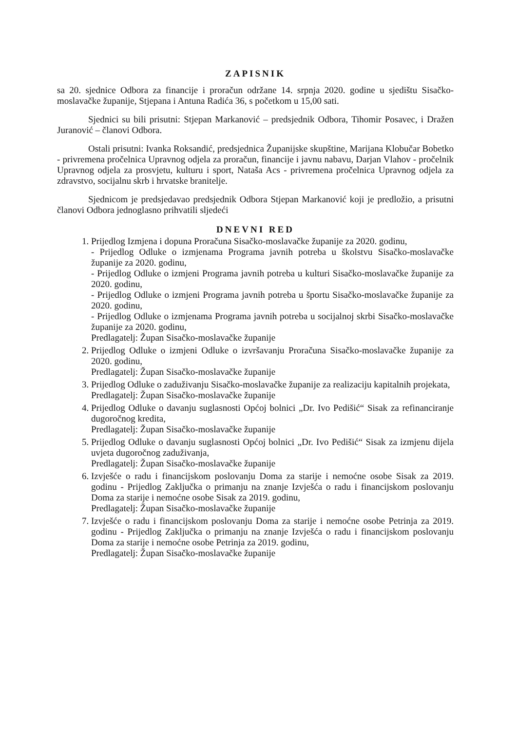ZAPISNIK
sa 20. sjednice Odbora za financije i proračun održane 14. srpnja 2020. godine u sjedištu Sisačko-moslavačke županije, Stjepana i Antuna Radića 36, s početkom u 15,00 sati.
Sjednici su bili prisutni: Stjepan Markanović – predsjednik Odbora, Tihomir Posavec, i Dražen Juranović – članovi Odbora.
Ostali prisutni: Ivanka Roksandić, predsjednica Županijske skupštine, Marijana Klobučar Bobetko - privremena pročelnica Upravnog odjela za proračun, financije i javnu nabavu, Darjan Vlahov - pročelnik Upravnog odjela za prosvjetu, kulturu i sport, Nataša Acs - privremena pročelnica Upravnog odjela za zdravstvo, socijalnu skrb i hrvatske branitelje.
Sjednicom je predsjedavao predsjednik Odbora Stjepan Markanović koji je predložio, a prisutni članovi Odbora jednoglasno prihvatili sljedeći
DNEVNI RED
1. Prijedlog Izmjena i dopuna Proračuna Sisačko-moslavačke županije za 2020. godinu,
- Prijedlog Odluke o izmjenama Programa javnih potreba u školstvu Sisačko-moslavačke županije za 2020. godinu,
- Prijedlog Odluke o izmjeni Programa javnih potreba u kulturi Sisačko-moslavačke županije za 2020. godinu,
- Prijedlog Odluke o izmjeni Programa javnih potreba u športu Sisačko-moslavačke županije za 2020. godinu,
- Prijedlog Odluke o izmjenama Programa javnih potreba u socijalnoj skrbi Sisačko-moslavačke županije za 2020. godinu,
Predlagatelj: Župan Sisačko-moslavačke županije
2. Prijedlog Odluke o izmjeni Odluke o izvršavanju Proračuna Sisačko-moslavačke županije za 2020. godinu,
Predlagatelj: Župan Sisačko-moslavačke županije
3. Prijedlog Odluke o zaduživanju Sisačko-moslavačke županije za realizaciju kapitalnih projekata,
Predlagatelj: Župan Sisačko-moslavačke županije
4. Prijedlog Odluke o davanju suglasnosti Općoj bolnici „Dr. Ivo Pedišić“ Sisak za refinanciranje dugoročnog kredita,
Predlagatelj: Župan Sisačko-moslavačke županije
5. Prijedlog Odluke o davanju suglasnosti Općoj bolnici „Dr. Ivo Pedišić“ Sisak za izmjenu dijela uvjeta dugoročnog zaduživanja,
Predlagatelj: Župan Sisačko-moslavačke županije
6. Izvješće o radu i financijskom poslovanju Doma za starije i nemoćne osobe Sisak za 2019. godinu - Prijedlog Zaključka o primanju na znanje Izvješća o radu i financijskom poslovanju Doma za starije i nemoćne osobe Sisak za 2019. godinu,
Predlagatelj: Župan Sisačko-moslavačke županije
7. Izvješće o radu i financijskom poslovanju Doma za starije i nemoćne osobe Petrinja za 2019. godinu - Prijedlog Zaključka o primanju na znanje Izvješća o radu i financijskom poslovanju Doma za starije i nemoćne osobe Petrinja za 2019. godinu,
Predlagatelj: Župan Sisačko-moslavačke županije